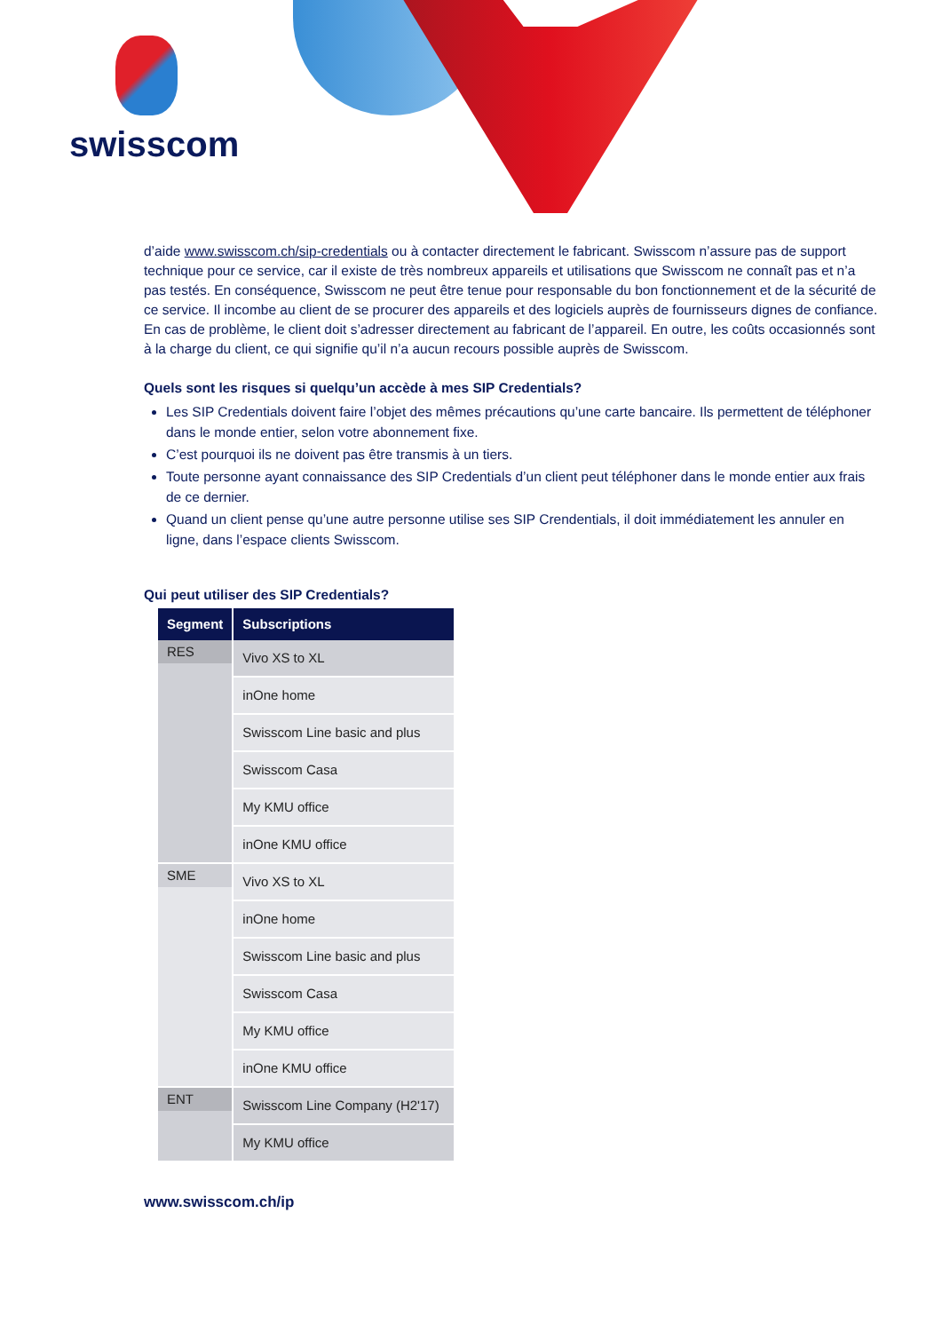swisscom
d’aide www.swisscom.ch/sip-credentials ou à contacter directement le fabricant. Swisscom n’assure pas de support technique pour ce service, car il existe de très nombreux appareils et utilisations que Swisscom ne connaît pas et n’a pas testés. En conséquence, Swisscom ne peut être tenue pour responsable du bon fonctionnement et de la sécurité de ce service. Il incombe au client de se procurer des appareils et des logiciels auprès de fournisseurs dignes de confiance. En cas de problème, le client doit s’adresser directement au fabricant de l’appareil. En outre, les coûts occasionnés sont à la charge du client, ce qui signifie qu’il n’a aucun recours possible auprès de Swisscom.
Quels sont les risques si quelqu’un accède à mes SIP Credentials?
Les SIP Credentials doivent faire l’objet des mêmes précautions qu’une carte bancaire. Ils permettent de téléphoner dans le monde entier, selon votre abonnement fixe.
C’est pourquoi ils ne doivent pas être transmis à un tiers.
Toute personne ayant connaissance des SIP Credentials d’un client peut téléphoner dans le monde entier aux frais de ce dernier.
Quand un client pense qu’une autre personne utilise ses SIP Crendentials, il doit immédiatement les annuler en ligne, dans l’espace clients Swisscom.
Qui peut utiliser des SIP Credentials?
| Segment | Subscriptions |
| --- | --- |
| RES | Vivo XS to XL |
| | inOne home |
| | Swisscom Line basic and plus |
| | Swisscom Casa |
| | My KMU office |
| | inOne KMU office |
| SME | Vivo XS to XL |
| | inOne home |
| | Swisscom Line basic and plus |
| | Swisscom Casa |
| | My KMU office |
| | inOne KMU office |
| ENT | Swisscom Line Company (H2'17) |
| | My KMU office |
www.swisscom.ch/ip